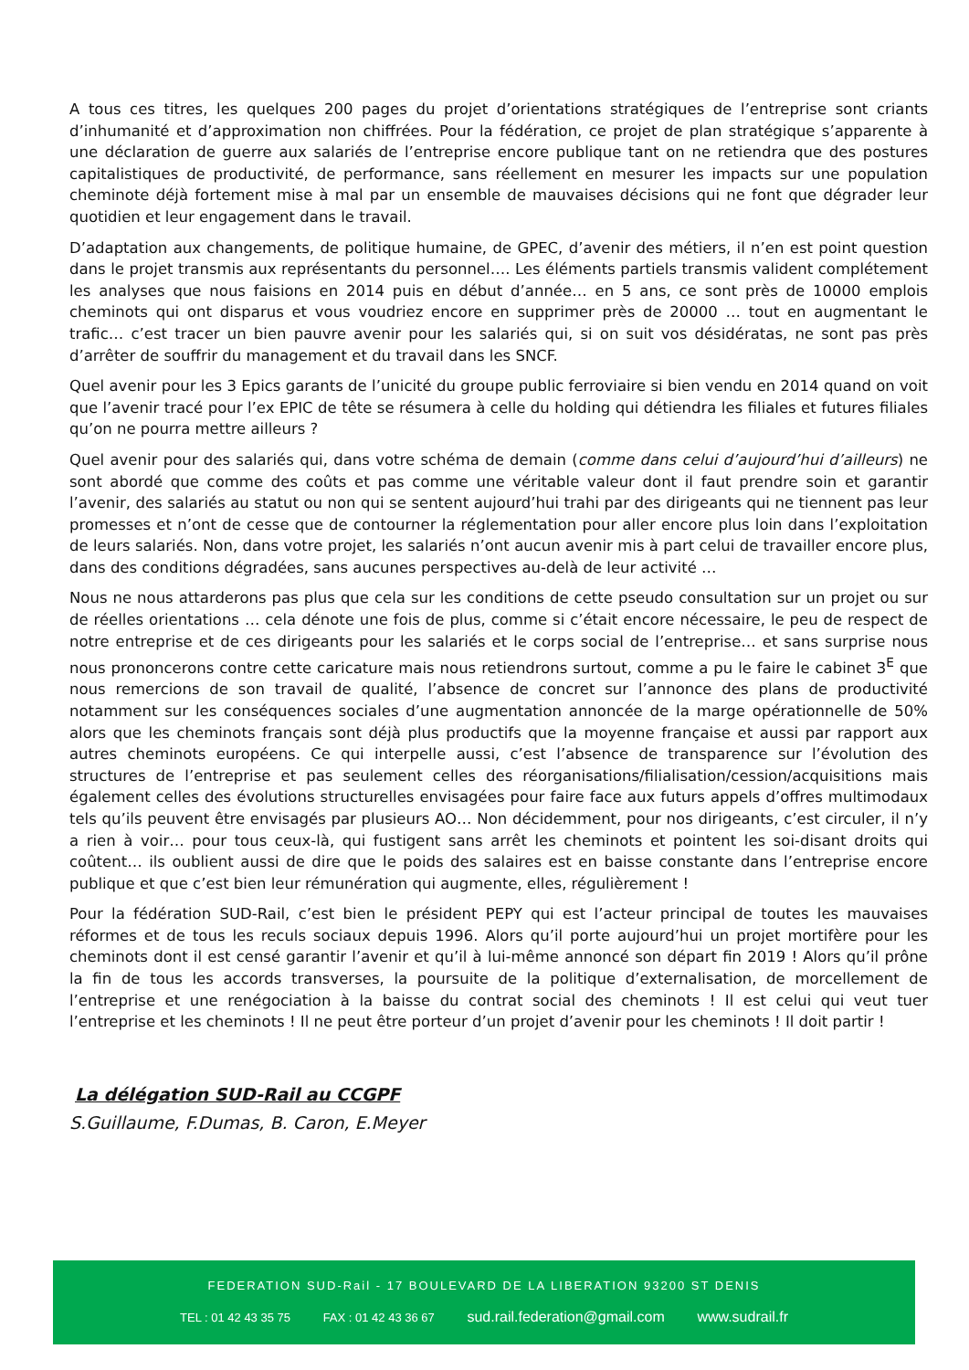A tous ces titres, les quelques 200 pages du projet d’orientations stratégiques de l’entreprise sont criants d’inhumanité et d’approximation non chiffrées. Pour la fédération, ce projet de plan stratégique s’apparente à une déclaration de guerre aux salariés de l’entreprise encore publique tant on ne retiendra que des postures capitalistiques de productivité, de performance, sans réellement en mesurer les impacts sur une population cheminote déjà fortement mise à mal par un ensemble de mauvaises décisions qui ne font que dégrader leur quotidien et leur engagement dans le travail.
D’adaptation aux changements, de politique humaine, de GPEC, d’avenir des métiers, il n’en est point question dans le projet transmis aux représentants du personnel…. Les éléments partiels transmis valident complétement les analyses que nous faisions en 2014 puis en début d’année… en 5 ans, ce sont près de 10000 emplois cheminots qui ont disparus et vous voudriez encore en supprimer près de 20000 … tout en augmentant le trafic… c’est tracer un bien pauvre avenir pour les salariés qui, si on suit vos désidératas, ne sont pas près d’arrêter de souffrir du management et du travail dans les SNCF.
Quel avenir pour les 3 Epics garants de l’unicité du groupe public ferroviaire si bien vendu en 2014 quand on voit que l’avenir tracé pour l’ex EPIC de tête se résumera à celle du holding qui détiendra les filiales et futures filiales qu’on ne pourra mettre ailleurs ?
Quel avenir pour des salariés qui, dans votre schéma de demain (comme dans celui d’aujourd’hui d’ailleurs) ne sont abordé que comme des coûts et pas comme une véritable valeur dont il faut prendre soin et garantir l’avenir, des salariés au statut ou non qui se sentent aujourd’hui trahi par des dirigeants qui ne tiennent pas leur promesses et n’ont de cesse que de contourner la réglementation pour aller encore plus loin dans l’exploitation de leurs salariés. Non, dans votre projet, les salariés n’ont aucun avenir mis à part celui de travailler encore plus, dans des conditions dégradées, sans aucunes perspectives au-delà de leur activité …
Nous ne nous attarderons pas plus que cela sur les conditions de cette pseudo consultation sur un projet ou sur de réelles orientations … cela dénote une fois de plus, comme si c’était encore nécessaire, le peu de respect de notre entreprise et de ces dirigeants pour les salariés et le corps social de l’entreprise… et sans surprise nous nous prononcerons contre cette caricature mais nous retiendrons surtout, comme a pu le faire le cabinet 3<sup>E</sup> que nous remercions de son travail de qualité, l’absence de concret sur l’annonce des plans de productivité notamment sur les conséquences sociales d’une augmentation annoncée de la marge opérationnelle de 50% alors que les cheminots français sont déjà plus productifs que la moyenne française et aussi par rapport aux autres cheminots européens. Ce qui interpelle aussi, c’est l’absence de transparence sur l’évolution des structures de l’entreprise et pas seulement celles des réorganisations/filialisation/cession/acquisitions mais également celles des évolutions structurelles envisagées pour faire face aux futurs appels d’offres multimodaux tels qu’ils peuvent être envisagés par plusieurs AO… Non décidemment, pour nos dirigeants, c’est circuler, il n’y a rien à voir… pour tous ceux-là, qui fustigent sans arrêt les cheminots et pointent les soi-disant droits qui coûtent… ils oublient aussi de dire que le poids des salaires est en baisse constante dans l’entreprise encore publique et que c’est bien leur rémunération qui augmente, elles, régulièrement !
Pour la fédération SUD-Rail, c’est bien le président PEPY qui est l’acteur principal de toutes les mauvaises réformes et de tous les reculs sociaux depuis 1996. Alors qu’il porte aujourd’hui un projet mortifère pour les cheminots dont il est censé garantir l’avenir et qu’il à lui-même annoncé son départ fin 2019 ! Alors qu’il prône la fin de tous les accords transverses, la poursuite de la politique d’externalisation, de morcellement de l’entreprise et une renégociation à la baisse du contrat social des cheminots ! Il est celui qui veut tuer l’entreprise et les cheminots ! Il ne peut être porteur d’un projet d’avenir pour les cheminots ! Il doit partir !
La délégation SUD-Rail au CCGPF
S.Guillaume, F.Dumas, B. Caron, E.Meyer
FEDERATION SUD-Rail - 17 BOULEVARD DE LA LIBERATION 93200 ST DENIS
TEL : 01 42 43 35 75 FAX : 01 42 43 36 67 sud.rail.federation@gmail.com www.sudrail.fr